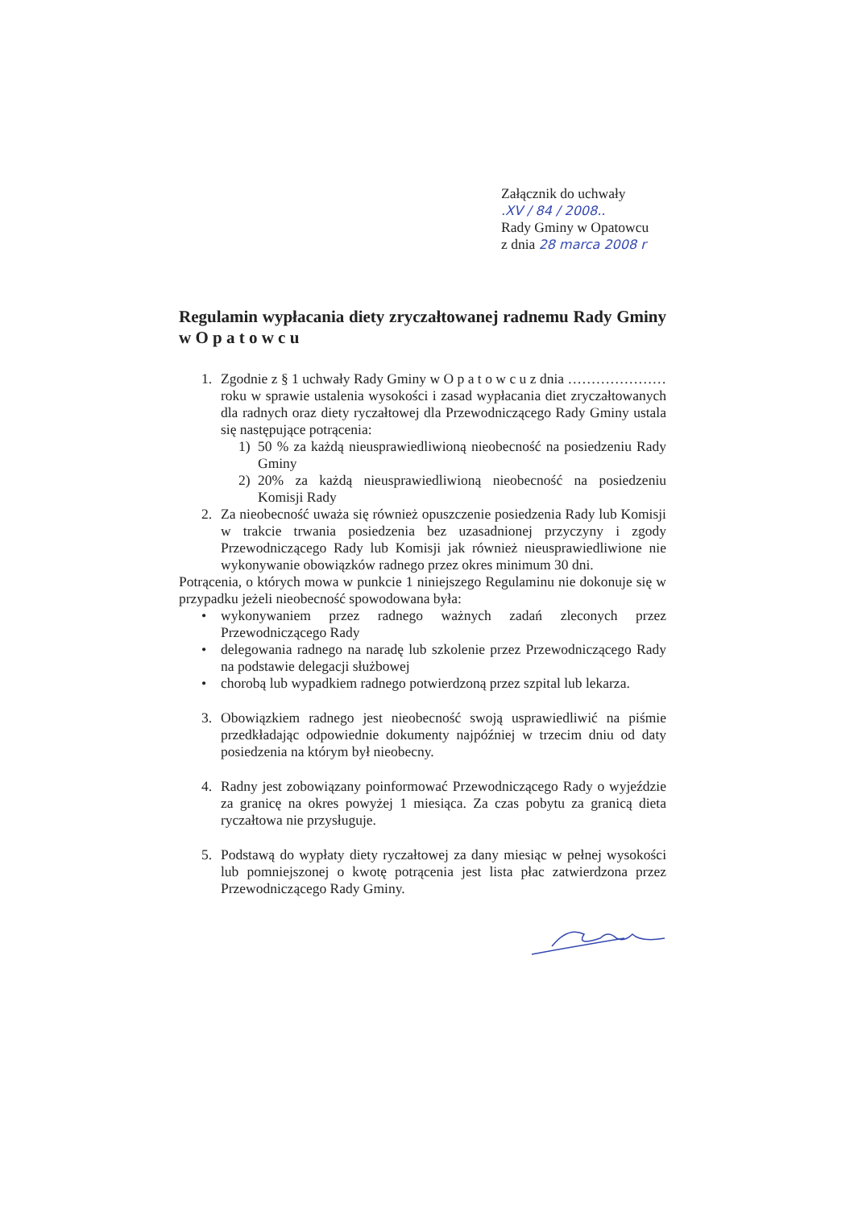Załącznik do uchwały
.XV / 84 / 2008..
Rady Gminy w Opatowcu
z dnia 28 marca 2008 r
Regulamin wypłacania diety zryczałtowanej radnemu Rady Gminy w O p a t o w c u
1. Zgodnie z § 1 uchwały Rady Gminy w O p a t o w c u z dnia ………………… roku w sprawie ustalenia wysokości i zasad wypłacania diet zryczałtowanych dla radnych oraz diety ryczałtowej dla Przewodniczącego Rady Gminy ustala się następujące potrącenia:
1) 50 % za każdą nieusprawiedliwioną nieobecność na posiedzeniu Rady Gminy
2) 20% za każdą nieusprawiedliwioną nieobecność na posiedzeniu Komisji Rady
2. Za nieobecność uważa się również opuszczenie posiedzenia Rady lub Komisji w trakcie trwania posiedzenia bez uzasadnionej przyczyny i zgody Przewodniczącego Rady lub Komisji jak również nieusprawiedliwione nie wykonywanie obowiązków radnego przez okres minimum 30 dni.
Potrącenia, o których mowa w punkcie 1 niniejszego Regulaminu nie dokonuje się w przypadku jeżeli nieobecność spowodowana była:
• wykonywaniem przez radnego ważnych zadań zleconych przez Przewodniczącego Rady
• delegowania radnego na naradę lub szkolenie przez Przewodniczącego Rady na podstawie delegacji służbowej
• chorobą lub wypadkiem radnego potwierdzoną przez szpital lub lekarza.
3. Obowiązkiem radnego jest nieobecność swoją usprawiedliwić na piśmie przedkładając odpowiednie dokumenty najpóźniej w trzecim dniu od daty posiedzenia na którym był nieobecny.
4. Radny jest zobowiązany poinformować Przewodniczącego Rady o wyjeździe za granicę na okres powyżej 1 miesiąca. Za czas pobytu za granicą dieta ryczałtowa nie przysługuje.
5. Podstawą do wypłaty diety ryczałtowej za dany miesiąc w pełnej wysokości lub pomniejszonej o kwotę potrącenia jest lista płac zatwierdzona przez Przewodniczącego Rady Gminy.